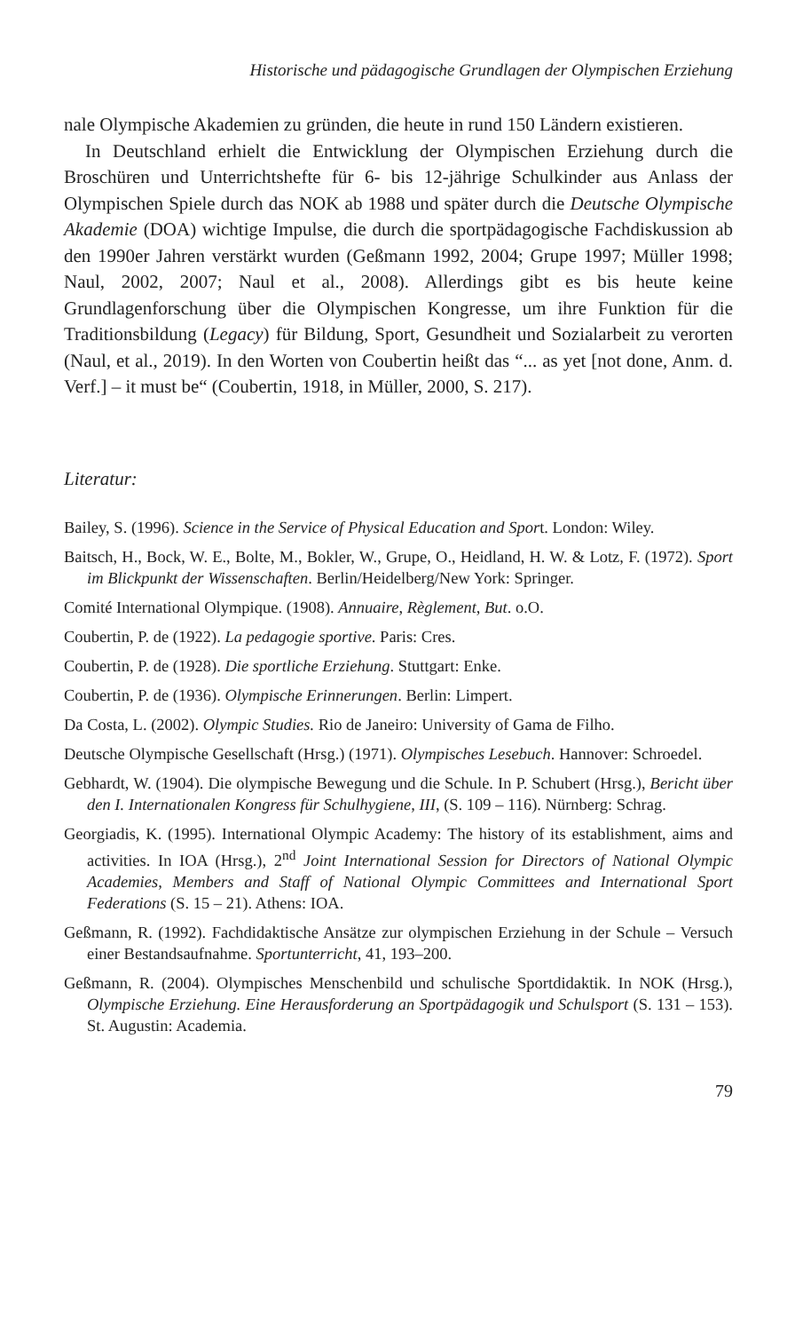Historische und pädagogische Grundlagen der Olympischen Erziehung
nale Olympische Akademien zu gründen, die heute in rund 150 Ländern existieren.
In Deutschland erhielt die Entwicklung der Olympischen Erziehung durch die Broschüren und Unterrichtshefte für 6- bis 12-jährige Schulkinder aus Anlass der Olympischen Spiele durch das NOK ab 1988 und später durch die Deutsche Olympische Akademie (DOA) wichtige Impulse, die durch die sportpädagogische Fachdiskussion ab den 1990er Jahren verstärkt wurden (Geßmann 1992, 2004; Grupe 1997; Müller 1998; Naul, 2002, 2007; Naul et al., 2008). Allerdings gibt es bis heute keine Grundlagenforschung über die Olympischen Kongresse, um ihre Funktion für die Traditionsbildung (Legacy) für Bildung, Sport, Gesundheit und Sozialarbeit zu verorten (Naul, et al., 2019). In den Worten von Coubertin heißt das “... as yet [not done, Anm. d. Verf.] – it must be“ (Coubertin, 1918, in Müller, 2000, S. 217).
Literatur:
Bailey, S. (1996). Science in the Service of Physical Education and Sport. London: Wiley.
Baitsch, H., Bock, W. E., Bolte, M., Bokler, W., Grupe, O., Heidland, H. W. & Lotz, F. (1972). Sport im Blickpunkt der Wissenschaften. Berlin/Heidelberg/New York: Springer.
Comité International Olympique. (1908). Annuaire, Règlement, But. o.O.
Coubertin, P. de (1922). La pedagogie sportive. Paris: Cres.
Coubertin, P. de (1928). Die sportliche Erziehung. Stuttgart: Enke.
Coubertin, P. de (1936). Olympische Erinnerungen. Berlin: Limpert.
Da Costa, L. (2002). Olympic Studies. Rio de Janeiro: University of Gama de Filho.
Deutsche Olympische Gesellschaft (Hrsg.) (1971). Olympisches Lesebuch. Hannover: Schroedel.
Gebhardt, W. (1904). Die olympische Bewegung und die Schule. In P. Schubert (Hrsg.), Bericht über den I. Internationalen Kongress für Schulhygiene, III, (S. 109 – 116). Nürnberg: Schrag.
Georgiadis, K. (1995). International Olympic Academy: The history of its establishment, aims and activities. In IOA (Hrsg.), 2<sup>nd</sup> Joint International Session for Directors of National Olympic Academies, Members and Staff of National Olympic Committees and International Sport Federations (S. 15 – 21). Athens: IOA.
Geßmann, R. (1992). Fachdidaktische Ansätze zur olympischen Erziehung in der Schule – Versuch einer Bestandsaufnahme. Sportunterricht, 41, 193–200.
Geßmann, R. (2004). Olympisches Menschenbild und schulische Sportdidaktik. In NOK (Hrsg.), Olympische Erziehung. Eine Herausforderung an Sportpädagogik und Schulsport (S. 131 – 153). St. Augustin: Academia.
79